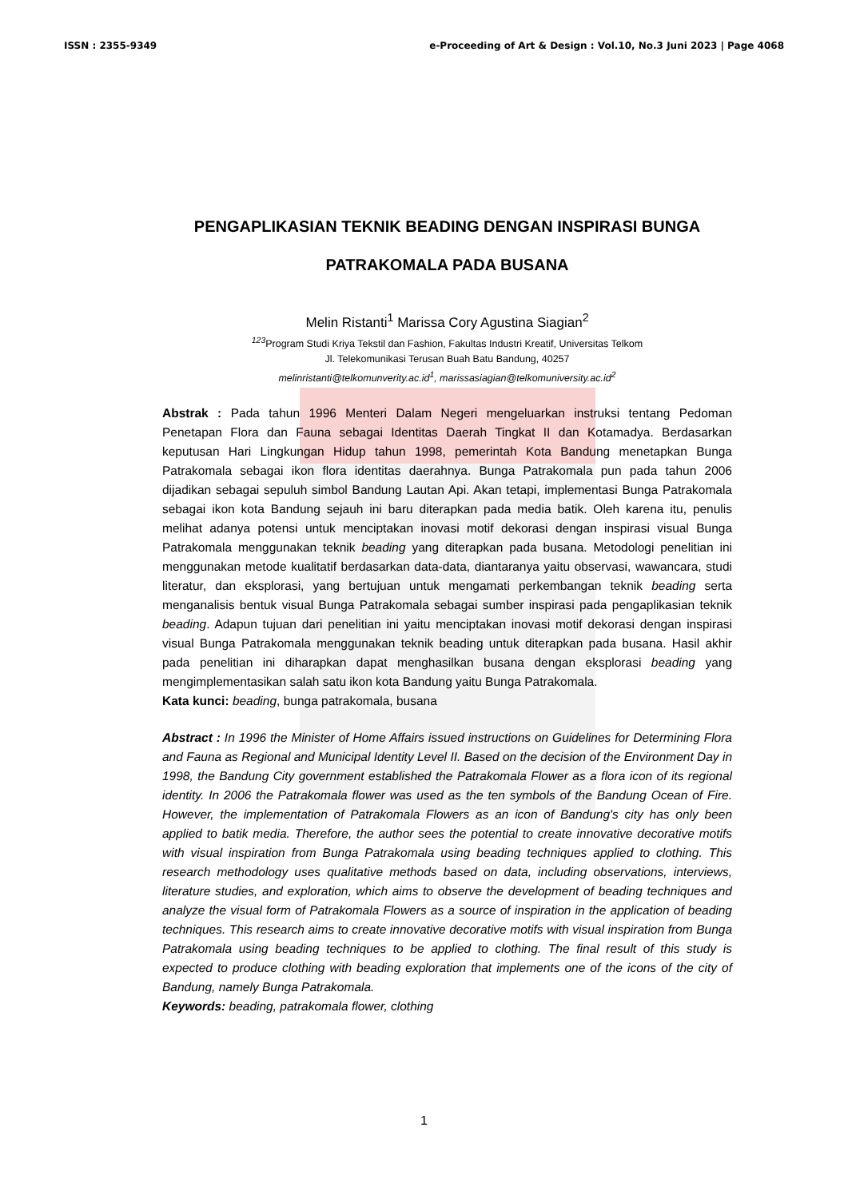ISSN : 2355-9349 e-Proceeding of Art & Design : Vol.10, No.3 Juni 2023 | Page 4068
PENGAPLIKASIAN TEKNIK BEADING DENGAN INSPIRASI BUNGA PATRAKOMALA PADA BUSANA
Melin Ristanti<sup>1</sup> Marissa Cory Agustina Siagian<sup>2</sup>
<sup>123</sup> Program Studi Kriya Tekstil dan Fashion, Fakultas Industri Kreatif, Universitas Telkom
Jl. Telekomunikasi Terusan Buah Batu Bandung, 40257
melinristanti@telkomunverity.ac.id<sup>1</sup>, marissasiagian@telkomuniversity.ac.id<sup>2</sup>
Abstrak : Pada tahun 1996 Menteri Dalam Negeri mengeluarkan instruksi tentang Pedoman Penetapan Flora dan Fauna sebagai Identitas Daerah Tingkat II dan Kotamadya. Berdasarkan keputusan Hari Lingkungan Hidup tahun 1998, pemerintah Kota Bandung menetapkan Bunga Patrakomala sebagai ikon flora identitas daerahnya. Bunga Patrakomala pun pada tahun 2006 dijadikan sebagai sepuluh simbol Bandung Lautan Api. Akan tetapi, implementasi Bunga Patrakomala sebagai ikon kota Bandung sejauh ini baru diterapkan pada media batik. Oleh karena itu, penulis melihat adanya potensi untuk menciptakan inovasi motif dekorasi dengan inspirasi visual Bunga Patrakomala menggunakan teknik beading yang diterapkan pada busana. Metodologi penelitian ini menggunakan metode kualitatif berdasarkan data-data, diantaranya yaitu observasi, wawancara, studi literatur, dan eksplorasi, yang bertujuan untuk mengamati perkembangan teknik beading serta menganalisis bentuk visual Bunga Patrakomala sebagai sumber inspirasi pada pengaplikasian teknik beading. Adapun tujuan dari penelitian ini yaitu menciptakan inovasi motif dekorasi dengan inspirasi visual Bunga Patrakomala menggunakan teknik beading untuk diterapkan pada busana. Hasil akhir pada penelitian ini diharapkan dapat menghasilkan busana dengan eksplorasi beading yang mengimplementasikan salah satu ikon kota Bandung yaitu Bunga Patrakomala.
Kata kunci: beading, bunga patrakomala, busana
Abstract : In 1996 the Minister of Home Affairs issued instructions on Guidelines for Determining Flora and Fauna as Regional and Municipal Identity Level II. Based on the decision of the Environment Day in 1998, the Bandung City government established the Patrakomala Flower as a flora icon of its regional identity. In 2006 the Patrakomala flower was used as the ten symbols of the Bandung Ocean of Fire. However, the implementation of Patrakomala Flowers as an icon of Bandung's city has only been applied to batik media. Therefore, the author sees the potential to create innovative decorative motifs with visual inspiration from Bunga Patrakomala using beading techniques applied to clothing. This research methodology uses qualitative methods based on data, including observations, interviews, literature studies, and exploration, which aims to observe the development of beading techniques and analyze the visual form of Patrakomala Flowers as a source of inspiration in the application of beading techniques. This research aims to create innovative decorative motifs with visual inspiration from Bunga Patrakomala using beading techniques to be applied to clothing. The final result of this study is expected to produce clothing with beading exploration that implements one of the icons of the city of Bandung, namely Bunga Patrakomala.
Keywords: beading, patrakomala flower, clothing
1